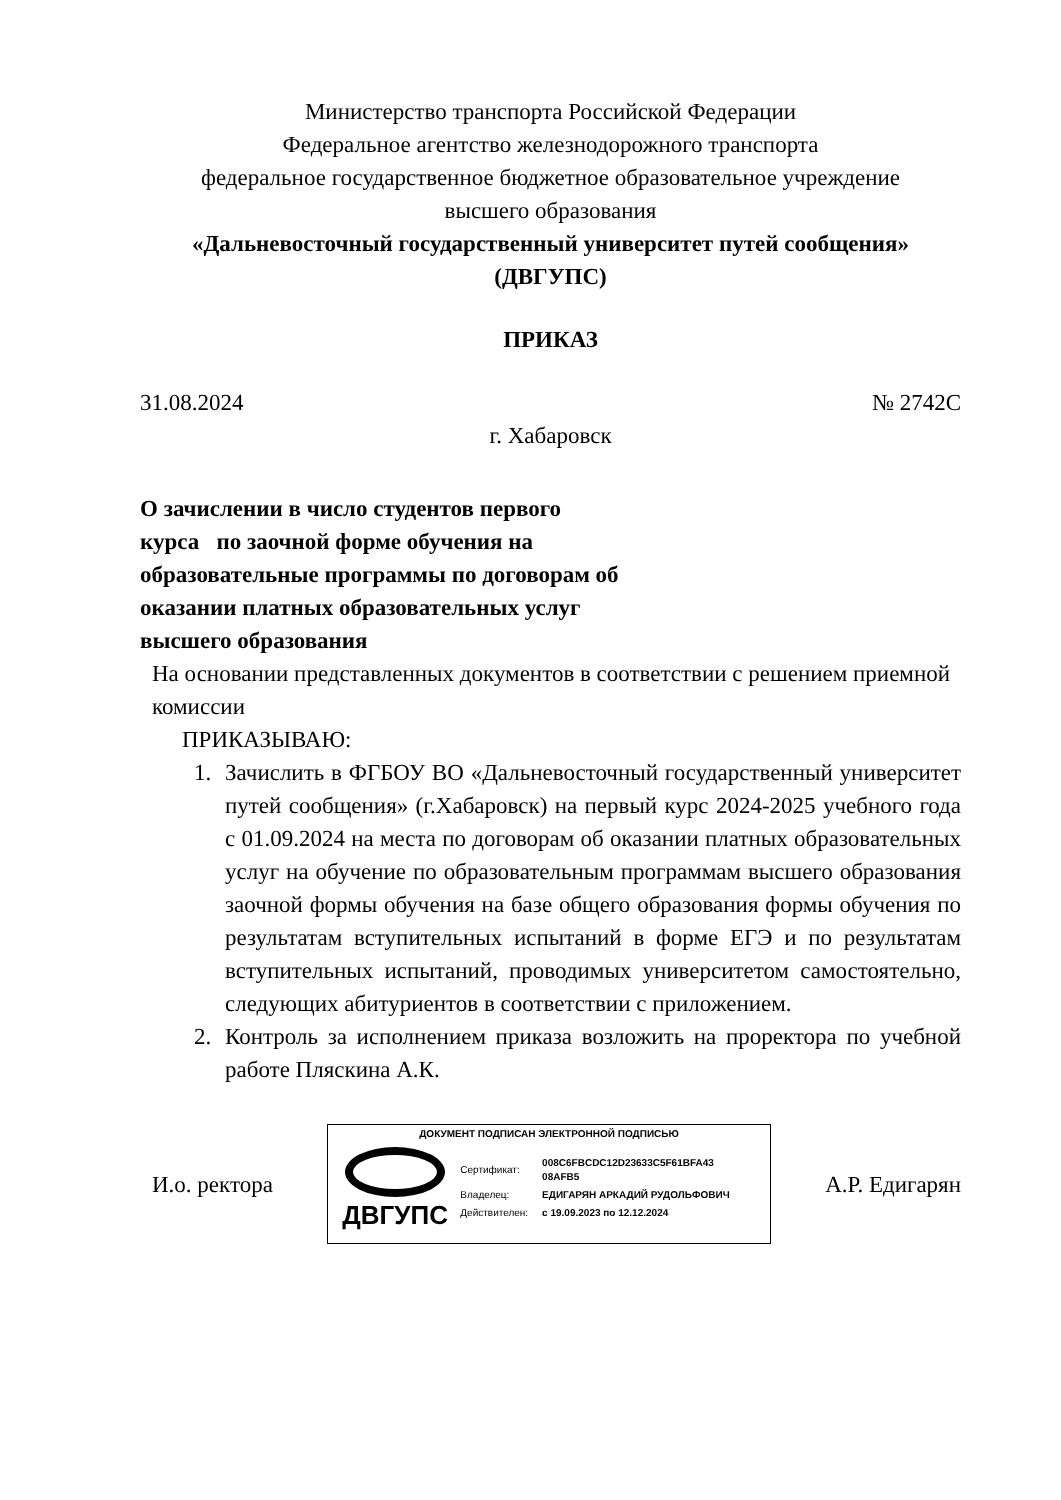Министерство транспорта Российской Федерации
Федеральное агентство железнодорожного транспорта
федеральное государственное бюджетное образовательное учреждение
высшего образования
«Дальневосточный государственный университет путей сообщения»
(ДВГУПС)
ПРИКАЗ
31.08.2024 № 2742С
г. Хабаровск
О зачислении в число студентов первого курса по заочной форме обучения на образовательные программы по договорам об оказании платных образовательных услуг высшего образования
На основании представленных документов в соответствии с решением приемной комиссии
ПРИКАЗЫВАЮ:
1. Зачислить в ФГБОУ ВО «Дальневосточный государственный университет путей сообщения» (г.Хабаровск) на первый курс 2024-2025 учебного года с 01.09.2024 на места по договорам об оказании платных образовательных услуг на обучение по образовательным программам высшего образования заочной формы обучения на базе общего образования формы обучения по результатам вступительных испытаний в форме ЕГЭ и по результатам вступительных испытаний, проводимых университетом самостоятельно, следующих абитуриентов в соответствии с приложением.
2. Контроль за исполнением приказа возложить на проректора по учебной работе Пляскина А.К.
И.о. ректора
ДОКУМЕНТ ПОДПИСАН ЭЛЕКТРОННОЙ ПОДПИСЬЮ
ДВГУПС
| Сертификат: | 008C6FBCDC12D23633C5F61BFA43 08AFB5 |
| Владелец: | ЕДИГАРЯН АРКАДИЙ РУДОЛЬФОВИЧ |
| Действителен: | с 19.09.2023 по 12.12.2024 |
А.Р. Едигарян